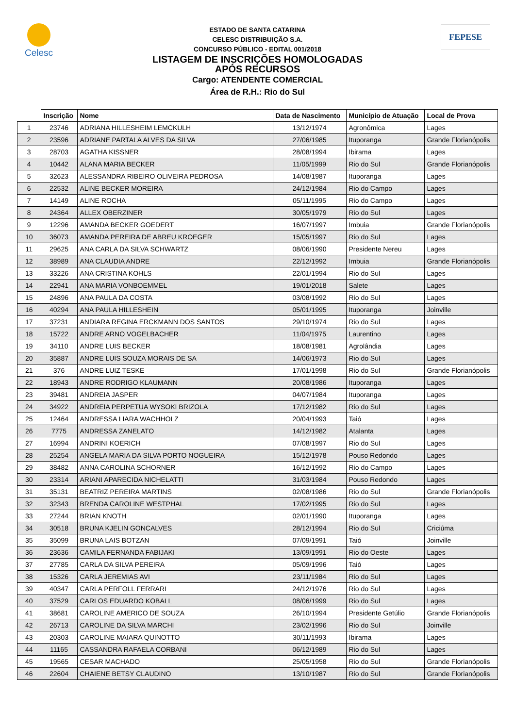Celesc FEPESE
ESTADO DE SANTA CATARINA
CELESC DISTRIBUIÇÃO S.A.
CONCURSO PÚBLICO - EDITAL 001/2018
LISTAGEM DE INSCRIÇÕES HOMOLOGADAS
APÓS RECURSOS
Cargo: ATENDENTE COMERCIAL
Área de R.H.: Rio do Sul
| | Inscrição | Nome | Data de Nascimento | Município de Atuação | Local de Prova |
| --- | --- | --- | --- | --- | --- |
| 1 | 23746 | ADRIANA HILLESHEIM LEMCKULH | 13/12/1974 | Agronômica | Lages |
| 2 | 23596 | ADRIANE PARTALA ALVES DA SILVA | 27/06/1985 | Ituporanga | Grande Florianópolis |
| 3 | 28703 | AGATHA KISSNER | 28/08/1994 | Ibirama | Lages |
| 4 | 10442 | ALANA MARIA BECKER | 11/05/1999 | Rio do Sul | Grande Florianópolis |
| 5 | 32623 | ALESSANDRA RIBEIRO OLIVEIRA PEDROSA | 14/08/1987 | Ituporanga | Lages |
| 6 | 22532 | ALINE BECKER MOREIRA | 24/12/1984 | Rio do Campo | Lages |
| 7 | 14149 | ALINE ROCHA | 05/11/1995 | Rio do Campo | Lages |
| 8 | 24364 | ALLEX OBERZINER | 30/05/1979 | Rio do Sul | Lages |
| 9 | 12296 | AMANDA BECKER GOEDERT | 16/07/1997 | Imbuia | Grande Florianópolis |
| 10 | 36073 | AMANDA PEREIRA DE ABREU KROEGER | 15/05/1997 | Rio do Sul | Lages |
| 11 | 29625 | ANA CARLA DA SILVA SCHWARTZ | 08/06/1990 | Presidente Nereu | Lages |
| 12 | 38989 | ANA CLAUDIA ANDRE | 22/12/1992 | Imbuia | Grande Florianópolis |
| 13 | 33226 | ANA CRISTINA KOHLS | 22/01/1994 | Rio do Sul | Lages |
| 14 | 22941 | ANA MARIA VONBOEMMEL | 19/01/2018 | Salete | Lages |
| 15 | 24896 | ANA PAULA DA COSTA | 03/08/1992 | Rio do Sul | Lages |
| 16 | 40294 | ANA PAULA HILLESHEIN | 05/01/1995 | Ituporanga | Joinville |
| 17 | 37231 | ANDIARA REGINA ERCKMANN DOS SANTOS | 29/10/1974 | Rio do Sul | Lages |
| 18 | 15722 | ANDRE ARNO VOGELBACHER | 11/04/1975 | Laurentino | Lages |
| 19 | 34110 | ANDRE LUIS BECKER | 18/08/1981 | Agrolândia | Lages |
| 20 | 35887 | ANDRE LUIS SOUZA MORAIS DE SA | 14/06/1973 | Rio do Sul | Lages |
| 21 | 376 | ANDRE LUIZ TESKE | 17/01/1998 | Rio do Sul | Grande Florianópolis |
| 22 | 18943 | ANDRE RODRIGO KLAUMANN | 20/08/1986 | Ituporanga | Lages |
| 23 | 39481 | ANDREIA JASPER | 04/07/1984 | Ituporanga | Lages |
| 24 | 34922 | ANDREIA PERPETUA WYSOKI BRIZOLA | 17/12/1982 | Rio do Sul | Lages |
| 25 | 12464 | ANDRESSA LIARA WACHHOLZ | 20/04/1993 | Taió | Lages |
| 26 | 7775 | ANDRESSA ZANELATO | 14/12/1982 | Atalanta | Lages |
| 27 | 16994 | ANDRINI KOERICH | 07/08/1997 | Rio do Sul | Lages |
| 28 | 25254 | ANGELA MARIA DA SILVA PORTO NOGUEIRA | 15/12/1978 | Pouso Redondo | Lages |
| 29 | 38482 | ANNA CAROLINA SCHORNER | 16/12/1992 | Rio do Campo | Lages |
| 30 | 23314 | ARIANI APARECIDA NICHELATTI | 31/03/1984 | Pouso Redondo | Lages |
| 31 | 35131 | BEATRIZ PEREIRA MARTINS | 02/08/1986 | Rio do Sul | Grande Florianópolis |
| 32 | 32343 | BRENDA CAROLINE WESTPHAL | 17/02/1995 | Rio do Sul | Lages |
| 33 | 27244 | BRIAN KNOTH | 02/01/1990 | Ituporanga | Lages |
| 34 | 30518 | BRUNA KJELIN GONCALVES | 28/12/1994 | Rio do Sul | Criciúma |
| 35 | 35099 | BRUNA LAIS BOTZAN | 07/09/1991 | Taió | Joinville |
| 36 | 23636 | CAMILA FERNANDA FABIJAKI | 13/09/1991 | Rio do Oeste | Lages |
| 37 | 27785 | CARLA DA SILVA PEREIRA | 05/09/1996 | Taió | Lages |
| 38 | 15326 | CARLA JEREMIAS AVI | 23/11/1984 | Rio do Sul | Lages |
| 39 | 40347 | CARLA PERFOLL FERRARI | 24/12/1976 | Rio do Sul | Lages |
| 40 | 37529 | CARLOS EDUARDO KOBALL | 08/06/1999 | Rio do Sul | Lages |
| 41 | 38681 | CAROLINE AMERICO DE SOUZA | 26/10/1994 | Presidente Getúlio | Grande Florianópolis |
| 42 | 26713 | CAROLINE DA SILVA MARCHI | 23/02/1996 | Rio do Sul | Joinville |
| 43 | 20303 | CAROLINE MAIARA QUINOTTO | 30/11/1993 | Ibirama | Lages |
| 44 | 11165 | CASSANDRA RAFAELA CORBANI | 06/12/1989 | Rio do Sul | Lages |
| 45 | 19565 | CESAR MACHADO | 25/05/1958 | Rio do Sul | Grande Florianópolis |
| 46 | 22604 | CHAIENE BETSY CLAUDINO | 13/10/1987 | Rio do Sul | Grande Florianópolis |